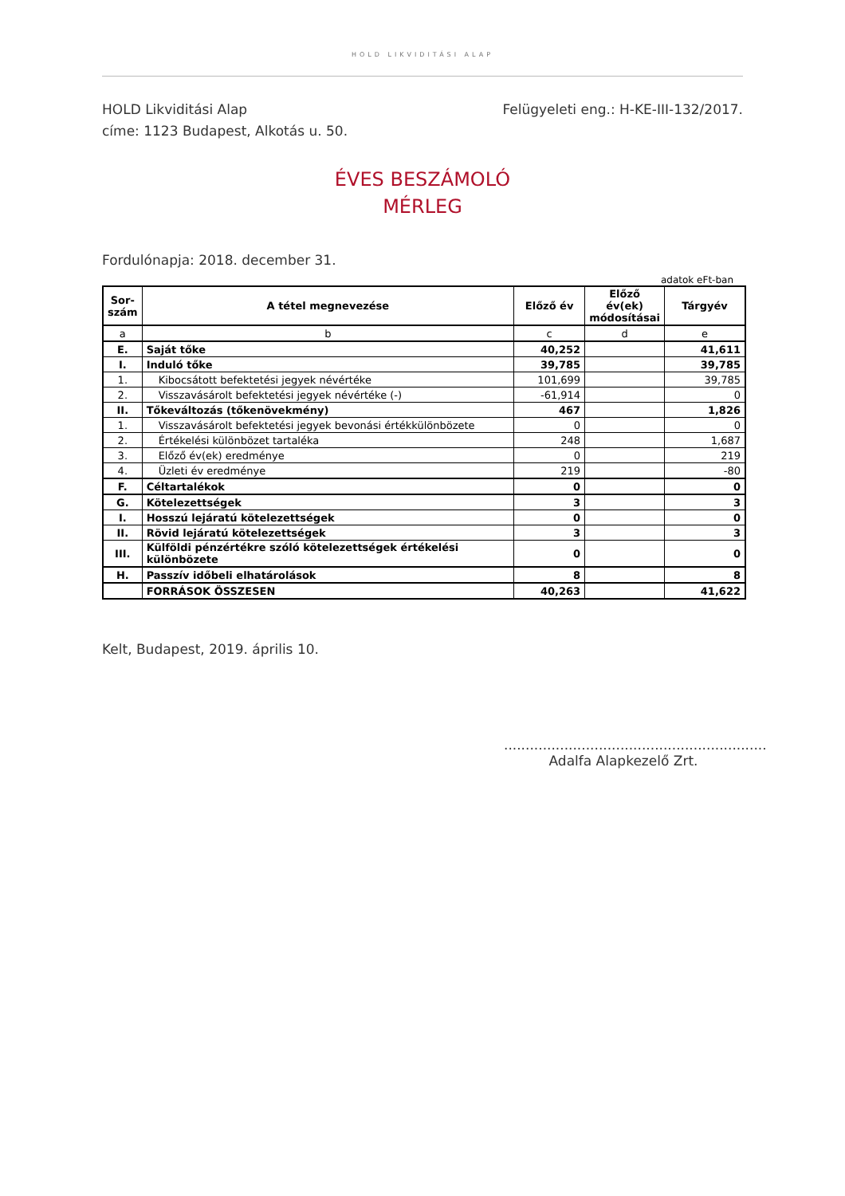HOLD LIKVIDITÁSI ALAP
HOLD Likviditási Alap
címe: 1123 Budapest, Alkotás u. 50.
Felügyeleti eng.: H-KE-III-132/2017.
ÉVES BESZÁMOLÓ
MÉRLEG
Fordulónapja: 2018. december 31.
adatok eFt-ban
| Sor- szám | A tétel megnevezése | Előző év | Előző év(ek) módosításai | Tárgyév |
| --- | --- | --- | --- | --- |
| a | b | c | d | e |
| E. | Saját tőke | 40,252 | | 41,611 |
| I. | Induló tőke | 39,785 | | 39,785 |
| 1. | Kibocsátott befektetési jegyek névértéke | 101,699 | | 39,785 |
| 2. | Visszavásárolt befektetési jegyek névértéke (-) | -61,914 | | 0 |
| II. | Tőkeváltozás (tőkenövekmény) | 467 | | 1,826 |
| 1. | Visszavásárolt befektetési jegyek bevonási értékkülönbözete | 0 | | 0 |
| 2. | Értékelési különbözet tartaléka | 248 | | 1,687 |
| 3. | Előző év(ek) eredménye | 0 | | 219 |
| 4. | Üzleti év eredménye | 219 | | -80 |
| F. | Céltartalékok | 0 | | 0 |
| G. | Kötelezettségek | 3 | | 3 |
| I. | Hosszú lejáratú kötelezettségek | 0 | | 0 |
| II. | Rövid lejáratú kötelezettségek | 3 | | 3 |
| III. | Külföldi pénzértékre szóló kötelezettségek értékelési különbözete | 0 | | 0 |
| H. | Passzív időbeli elhatárolások | 8 | | 8 |
| | FORRÁSOK ÖSSZESEN | 40,263 | | 41,622 |
Kelt, Budapest, 2019. április 10.
.............................................................
Adalfa Alapkezelő Zrt.